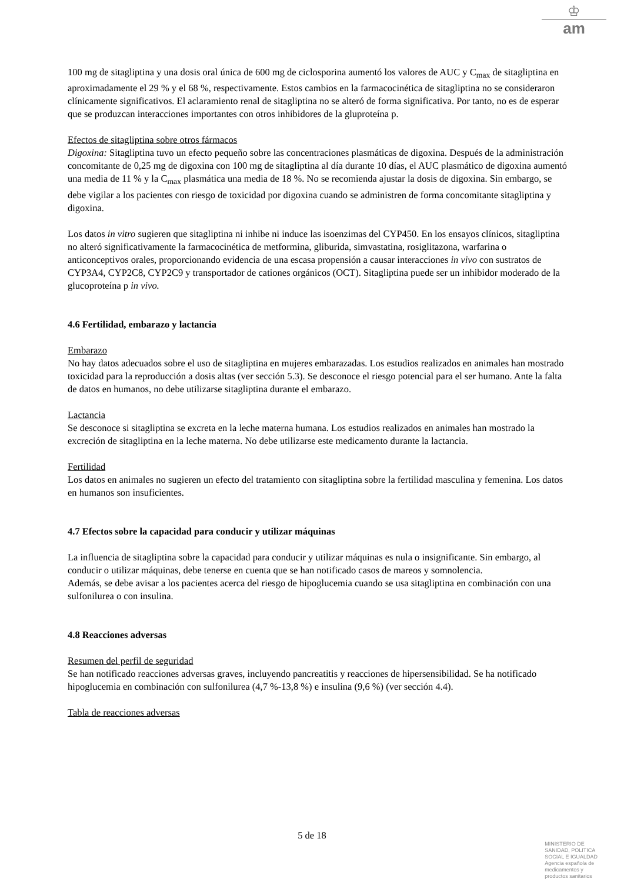♔
am
100 mg de sitagliptina y una dosis oral única de 600 mg de ciclosporina aumentó los valores de AUC y C<sub>max</sub> de sitagliptina en aproximadamente el 29 % y el 68 %, respectivamente. Estos cambios en la farmacocinética de sitagliptina no se consideraron clínicamente significativos. El aclaramiento renal de sitagliptina no se alteró de forma significativa. Por tanto, no es de esperar que se produzcan interacciones importantes con otros inhibidores de la gluproteína p.
Efectos de sitagliptina sobre otros fármacos
Digoxina: Sitagliptina tuvo un efecto pequeño sobre las concentraciones plasmáticas de digoxina. Después de la administración concomitante de 0,25 mg de digoxina con 100 mg de sitagliptina al día durante 10 días, el AUC plasmático de digoxina aumentó una media de 11 % y la C<sub>max</sub> plasmática una media de 18 %. No se recomienda ajustar la dosis de digoxina. Sin embargo, se debe vigilar a los pacientes con riesgo de toxicidad por digoxina cuando se administren de forma concomitante sitagliptina y digoxina.
Los datos in vitro sugieren que sitagliptina ni inhibe ni induce las isoenzimas del CYP450. En los ensayos clínicos, sitagliptina no alteró significativamente la farmacocinética de metformina, gliburida, simvastatina, rosiglitazona, warfarina o anticonceptivos orales, proporcionando evidencia de una escasa propensión a causar interacciones in vivo con sustratos de CYP3A4, CYP2C8, CYP2C9 y transportador de cationes orgánicos (OCT). Sitagliptina puede ser un inhibidor moderado de la glucoproteína p in vivo.
4.6 Fertilidad, embarazo y lactancia
Embarazo
No hay datos adecuados sobre el uso de sitagliptina en mujeres embarazadas. Los estudios realizados en animales han mostrado toxicidad para la reproducción a dosis altas (ver sección 5.3). Se desconoce el riesgo potencial para el ser humano. Ante la falta de datos en humanos, no debe utilizarse sitagliptina durante el embarazo.
Lactancia
Se desconoce si sitagliptina se excreta en la leche materna humana. Los estudios realizados en animales han mostrado la excreción de sitagliptina en la leche materna. No debe utilizarse este medicamento durante la lactancia.
Fertilidad
Los datos en animales no sugieren un efecto del tratamiento con sitagliptina sobre la fertilidad masculina y femenina. Los datos en humanos son insuficientes.
4.7 Efectos sobre la capacidad para conducir y utilizar máquinas
La influencia de sitagliptina sobre la capacidad para conducir y utilizar máquinas es nula o insignificante. Sin embargo, al conducir o utilizar máquinas, debe tenerse en cuenta que se han notificado casos de mareos y somnolencia.
Además, se debe avisar a los pacientes acerca del riesgo de hipoglucemia cuando se usa sitagliptina en combinación con una sulfonilurea o con insulina.
4.8 Reacciones adversas
Resumen del perfil de seguridad
Se han notificado reacciones adversas graves, incluyendo pancreatitis y reacciones de hipersensibilidad. Se ha notificado hipoglucemia en combinación con sulfonilurea (4,7 %-13,8 %) e insulina (9,6 %) (ver sección 4.4).
Tabla de reacciones adversas
5 de 18
MINISTERIO DE
SANIDAD, POLITICA
SOCIAL E IGUALDAD
Agencia española de
medicamentos y
productos sanitarios